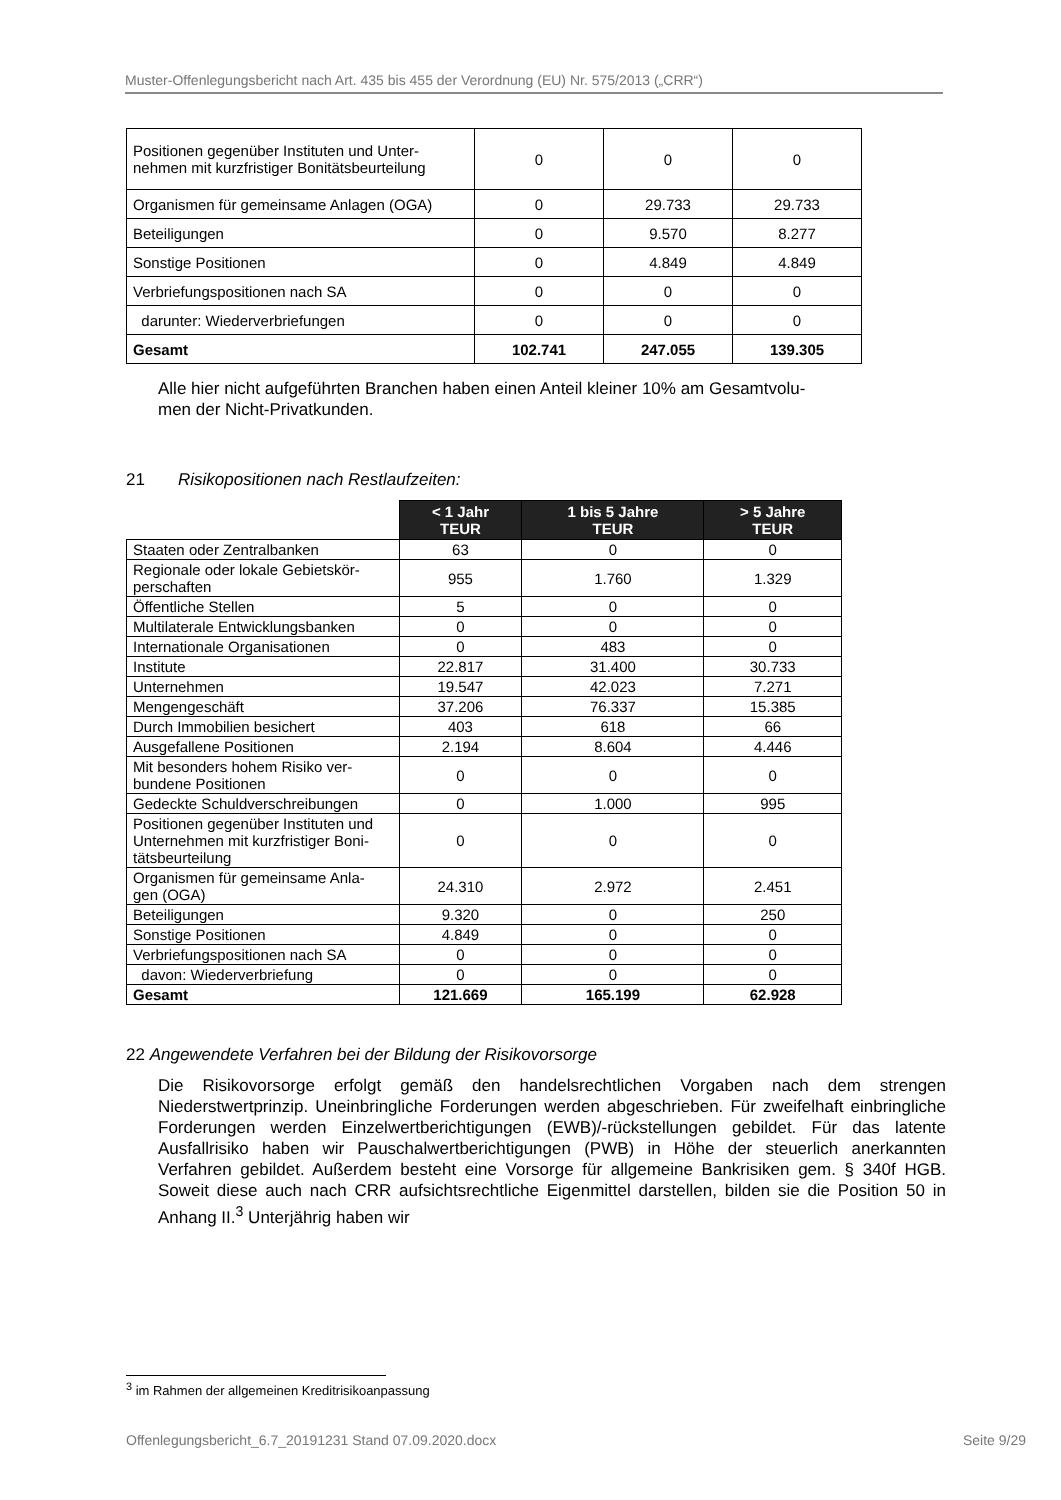Muster-Offenlegungsbericht nach Art. 435 bis 455 der Verordnung (EU) Nr. 575/2013 („CRR“)
| Positionen gegenüber Instituten und Unter- nehmen mit kurzfristiger Bonitätsbeurteilung | 0 | 0 | 0 |
| Organismen für gemeinsame Anlagen (OGA) | 0 | 29.733 | 29.733 |
| Beteiligungen | 0 | 9.570 | 8.277 |
| Sonstige Positionen | 0 | 4.849 | 4.849 |
| Verbriefungspositionen nach SA | 0 | 0 | 0 |
| darunter: Wiederverbriefungen | 0 | 0 | 0 |
| Gesamt | 102.741 | 247.055 | 139.305 |
Alle hier nicht aufgeführten Branchen haben einen Anteil kleiner 10% am Gesamtvolu-
men der Nicht-Privatkunden.
21 Risikopositionen nach Restlaufzeiten:
| | < 1 Jahr TEUR | 1 bis 5 Jahre TEUR | > 5 Jahre TEUR |
| Staaten oder Zentralbanken | 63 | 0 | 0 |
| Regionale oder lokale Gebietskör- perschaften | 955 | 1.760 | 1.329 |
| Öffentliche Stellen | 5 | 0 | 0 |
| Multilaterale Entwicklungsbanken | 0 | 0 | 0 |
| Internationale Organisationen | 0 | 483 | 0 |
| Institute | 22.817 | 31.400 | 30.733 |
| Unternehmen | 19.547 | 42.023 | 7.271 |
| Mengengeschäft | 37.206 | 76.337 | 15.385 |
| Durch Immobilien besichert | 403 | 618 | 66 |
| Ausgefallene Positionen | 2.194 | 8.604 | 4.446 |
| Mit besonders hohem Risiko ver- bundene Positionen | 0 | 0 | 0 |
| Gedeckte Schuldverschreibungen | 0 | 1.000 | 995 |
| Positionen gegenüber Instituten und Unternehmen mit kurzfristiger Boni- tätsbeurteilung | 0 | 0 | 0 |
| Organismen für gemeinsame Anla- gen (OGA) | 24.310 | 2.972 | 2.451 |
| Beteiligungen | 9.320 | 0 | 250 |
| Sonstige Positionen | 4.849 | 0 | 0 |
| Verbriefungspositionen nach SA | 0 | 0 | 0 |
| davon: Wiederverbriefung | 0 | 0 | 0 |
| Gesamt | 121.669 | 165.199 | 62.928 |
22 Angewendete Verfahren bei der Bildung der Risikovorsorge
Die Risikovorsorge erfolgt gemäß den handelsrechtlichen Vorgaben nach dem strengen Niederstwertprinzip. Uneinbringliche Forderungen werden abgeschrieben. Für zweifelhaft einbringliche Forderungen werden Einzelwertberichtigungen (EWB)/-rückstellungen gebildet. Für das latente Ausfallrisiko haben wir Pauschalwertberichtigungen (PWB) in Höhe der steuerlich anerkannten Verfahren gebildet. Außerdem besteht eine Vorsorge für allgemeine Bankrisiken gem. § 340f HGB. Soweit diese auch nach CRR aufsichtsrechtliche Eigenmittel darstellen, bilden sie die Position 50 in Anhang II.<sup>3</sup> Unterjährig haben wir
<sup>3</sup> im Rahmen der allgemeinen Kreditrisikoanpassung
Offenlegungsbericht_6.7_20191231 Stand 07.09.2020.docx Seite 9/29